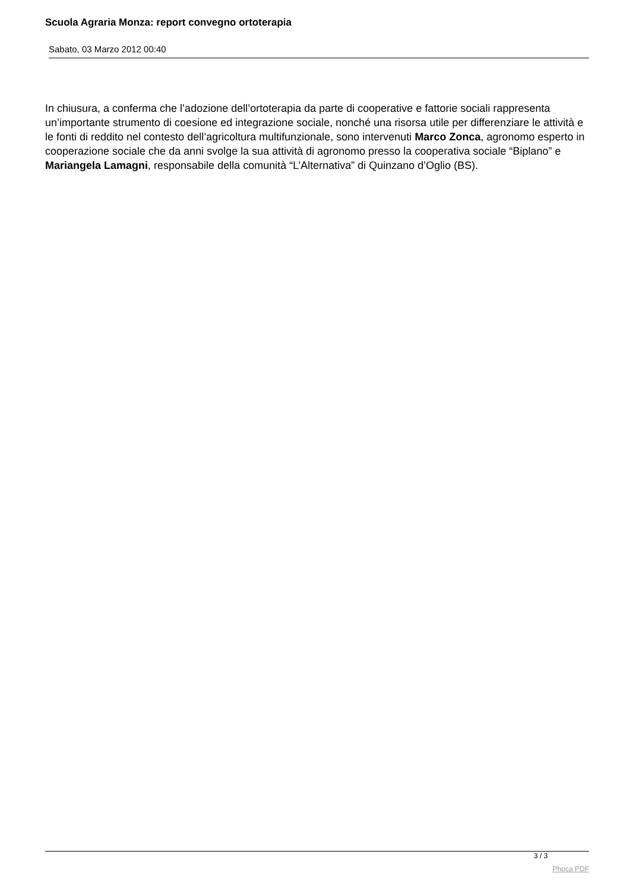Scuola Agraria Monza: report convegno ortoterapia
Sabato, 03 Marzo 2012 00:40
In chiusura, a conferma che l’adozione dell’ortoterapia da parte di cooperative e fattorie sociali rappresenta un’importante strumento di coesione ed integrazione sociale, nonché una risorsa utile per differenziare le attività e le fonti di reddito nel contesto dell’agricoltura multifunzionale, sono intervenuti Marco Zonca, agronomo esperto in cooperazione sociale che da anni svolge la sua attività di agronomo presso la cooperativa sociale “Biplano” e Mariangela Lamagni, responsabile della comunità “L’Alternativa” di Quinzano d’Oglio (BS).
3 / 3
Phoca PDF